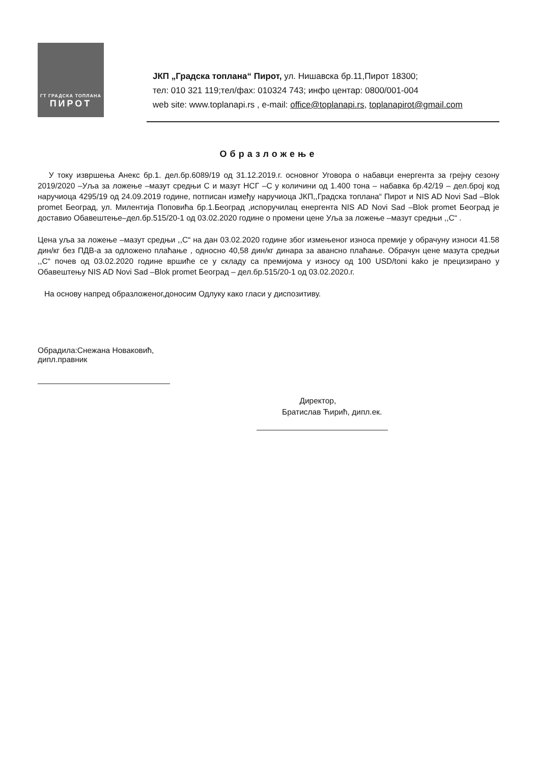ГТ ГРАДСКА ТОПЛАНА
ПИРОТ
ЈКП „Градска топлана“ Пирот, ул. Нишавска бр.11,Пирот 18300;
тел: 010 321 119;тел/фах: 010324 743; инфо центар: 0800/001-004
web site: www.toplanapi.rs , e-mail: office@toplanapi.rs, toplanapirot@gmail.com
Образложење
У току извршења Анекс бр.1. дел.бр.6089/19 од 31.12.2019.г. основног Уговора о набавци енергента за грејну сезону 2019/2020 –Уља за ложење –мазут средњи С и мазут НСГ –С у количини од 1.400 тона – набавка бр.42/19 – дел.број код наручиоца 4295/19 од 24.09.2019 године, потписан између наручиоца ЈКП,,Градска топлана“ Пирот и NIS AD Novi Sad –Blok promet Београд, ул. Милентија Поповића бр.1.Београд ,испоручилац енергента NIS AD Novi Sad –Blok promet Београд је доставио Обавештење–дел.бр.515/20-1 од 03.02.2020 године о промени цене Уља за ложење –мазут средњи ,,С“ .
Цена уља за ложење –мазут средњи ,,С“ на дан 03.02.2020 године због измењеног износа премије у обрачуну износи 41.58 дин/кг без ПДВ-а за одложено плаћање , односно 40,58 дин/кг динара за авансно плаћање. Обрачун цене мазута средњи ,,С“ почев од 03.02.2020 године вршиће се у складу са премијома у износу од 100 USD/toni kako је прецизирано у Обавештењу NIS AD Novi Sad –Blok promet Београд – дел.бр.515/20-1 од 03.02.2020.г.
На основу напред образложеног,доносим Одлуку како гласи у диспозитиву.
Обрадила:Снежана Новаковић, дипл.правник
Директор,
Братислав Ћирић, дипл.ек.